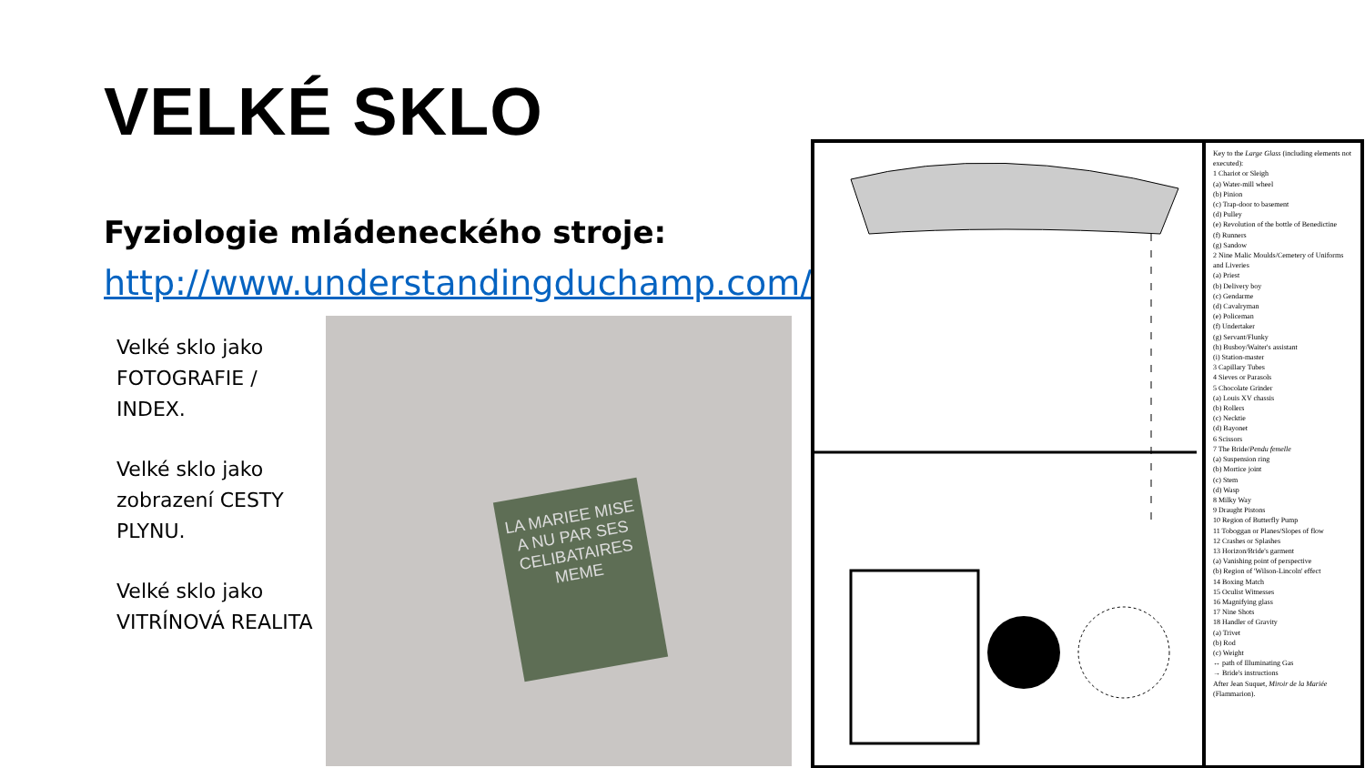VELKÉ SKLO
Fyziologie mládeneckého stroje:
http://www.understandingduchamp.com/
Velké sklo jako FOTOGRAFIE / INDEX.
Velké sklo jako zobrazení CESTY PLYNU.
Velké sklo jako VITRÍNOVÁ REALITA
LA MARIEE MISE A NU PAR SES CELIBATAIRES MEME
Key to the Large Glass (including elements not executed):
1 Chariot or Sleigh
(a) Water-mill wheel
(b) Pinion
(c) Trap-door to basement
(d) Pulley
(e) Revolution of the bottle of Benedictine
(f) Runners
(g) Sandow
2 Nine Malic Moulds/Cemetery of Uniforms and Liveries
(a) Priest
(b) Delivery boy
(c) Gendarme
(d) Cavalryman
(e) Policeman
(f) Undertaker
(g) Servant/Flunky
(h) Busboy/Waiter's assistant
(i) Station-master
3 Capillary Tubes
4 Sieves or Parasols
5 Chocolate Grinder
(a) Louis XV chassis
(b) Rollers
(c) Necktie
(d) Bayonet
6 Scissors
7 The Bride/Pendu femelle
(a) Suspension ring
(b) Mortice joint
(c) Stem
(d) Wasp
8 Milky Way
9 Draught Pistons
10 Region of Butterfly Pump
11 Toboggan or Planes/Slopes of flow
12 Crashes or Splashes
13 Horizon/Bride's garment
(a) Vanishing point of perspective
(b) Region of 'Wilson-Lincoln' effect
14 Boxing Match
15 Oculist Witnesses
16 Magnifying glass
17 Nine Shots
18 Handler of Gravity
(a) Trivet
(b) Rod
(c) Weight
↔ path of Illuminating Gas
→ Bride's instructions
After Jean Suquet, Miroir de la Mariée (Flammarion).